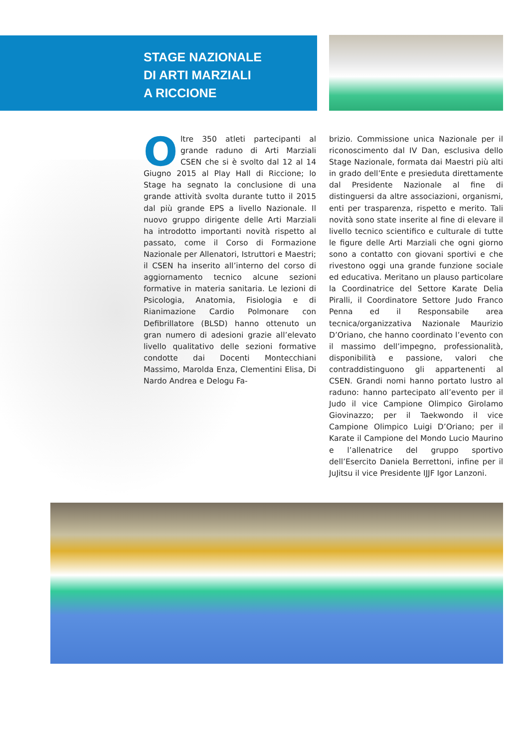STAGE NAZIONALE
DI ARTI MARZIALI
A RICCIONE
Oltre 350 atleti partecipanti al grande raduno di Arti Marziali CSEN che si è svolto dal 12 al 14 Giugno 2015 al Play Hall di Riccione; lo Stage ha segnato la conclusione di una grande attività svolta durante tutto il 2015 dal più grande EPS a livello Nazionale. Il nuovo gruppo dirigente delle Arti Marziali ha introdotto importanti novità rispetto al passato, come il Corso di Formazione Nazionale per Allenatori, Istruttori e Maestri; il CSEN ha inserito all’interno del corso di aggiornamento tecnico alcune sezioni formative in materia sanitaria. Le lezioni di Psicologia, Anatomia, Fisiologia e di Rianimazione Cardio Polmonare con Defibrillatore (BLSD) hanno ottenuto un gran numero di adesioni grazie all’elevato livello qualitativo delle sezioni formative condotte dai Docenti Montecchiani Massimo, Marolda Enza, Clementini Elisa, Di Nardo Andrea e Delogu Fa-
brizio. Commissione unica Nazionale per il riconoscimento dal IV Dan, esclusiva dello Stage Nazionale, formata dai Maestri più alti in grado dell’Ente e presieduta direttamente dal Presidente Nazionale al fine di distinguersi da altre associazioni, organismi, enti per trasparenza, rispetto e merito. Tali novità sono state inserite al fine di elevare il livello tecnico scientifico e culturale di tutte le figure delle Arti Marziali che ogni giorno sono a contatto con giovani sportivi e che rivestono oggi una grande funzione sociale ed educativa. Meritano un plauso particolare la Coordinatrice del Settore Karate Delia Piralli, il Coordinatore Settore Judo Franco Penna ed il Responsabile area tecnica/organizzativa Nazionale Maurizio D’Oriano, che hanno coordinato l’evento con il massimo dell’impegno, professionalità, disponibilità e passione, valori che contraddistinguono gli appartenenti al CSEN. Grandi nomi hanno portato lustro al raduno: hanno partecipato all’evento per il Judo il vice Campione Olimpico Girolamo Giovinazzo; per il Taekwondo il vice Campione Olimpico Luigi D’Oriano; per il Karate il Campione del Mondo Lucio Maurino e l’allenatrice del gruppo sportivo dell’Esercito Daniela Berrettoni, infine per il JuJitsu il vice Presidente IJJF Igor Lanzoni.